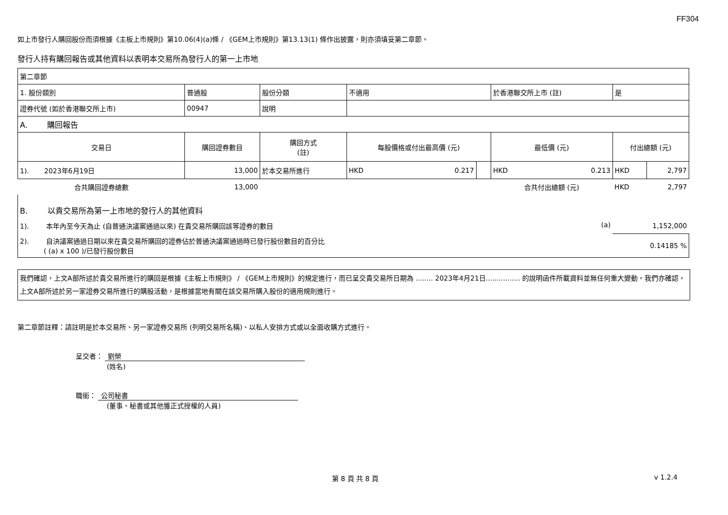FF304
如上市發行人購回股份而須根據《主板上市規則》第10.06(4)(a)條 / 《GEM上市規則》第13.13(1) 條作出披露，則亦須填妥第二章節。
發行人持有購回報告或其他資料以表明本交易所為發行人的第一上市地
| 第二章節 | | | | | | | |
| 1. 股份類別 | 普通股 | 股份分類 | 不適用 | | 於香港聯交所上市 (註) | 是 | |
| 證券代號 (如於香港聯交所上市) | 00947 | 說明 | | | | | |
| A. 購回報告 | | | | | | | |
| 交易日 | 購回證券數目 | 購回方式 (註) | 每股價格或付出最高價 (元) | | 最低價 (元) | 付出總額 (元) | |
| 1). 2023年6月19日 | 13,000 | 於本交易所進行 | HKD 0.217 | | HKD 0.213 | HKD | 2,797 |
| 合共購回證券總數 | 13,000 | | | | 合共付出總額 (元) | HKD | 2,797 |
| B. 以貴交易所為第一上市地的發行人的其他資料 | | | | | | | |
| 1). 本年內至今天為止 (自普通決議案通過以來) 在貴交易所購回該等證券的數目 (a) | | | | | | 1,152,000 | |
| 2). 自決議案通過日期以來在貴交易所購回的證券佔於普通決議案通過時已發行股份數目的百分比 ( (a) x 100 )/已發行股份數目 | | | | | | 0.14185 % | |
我們確認，上文A部所述於貴交易所進行的購回是根據《主板上市規則》 / 《GEM上市規則》的規定進行，而已呈交貴交易所日期為 ........ 2023年4月21日................ 的說明函件所載資料並無任何重大變動。我們亦確認，上文A部所述於另一家證券交易所進行的購股活動，是根據當地有關在該交易所購入股份的適用規則進行。
第二章節註釋：請註明是於本交易所、另一家證券交易所 (列明交易所名稱)、以私人安排方式或以全面收購方式進行。
呈交者： 劉榮
(姓名)
職銜： 公司秘書
(董事、秘書或其他獲正式授權的人員)
第 8 頁 共 8 頁 v 1.2.4